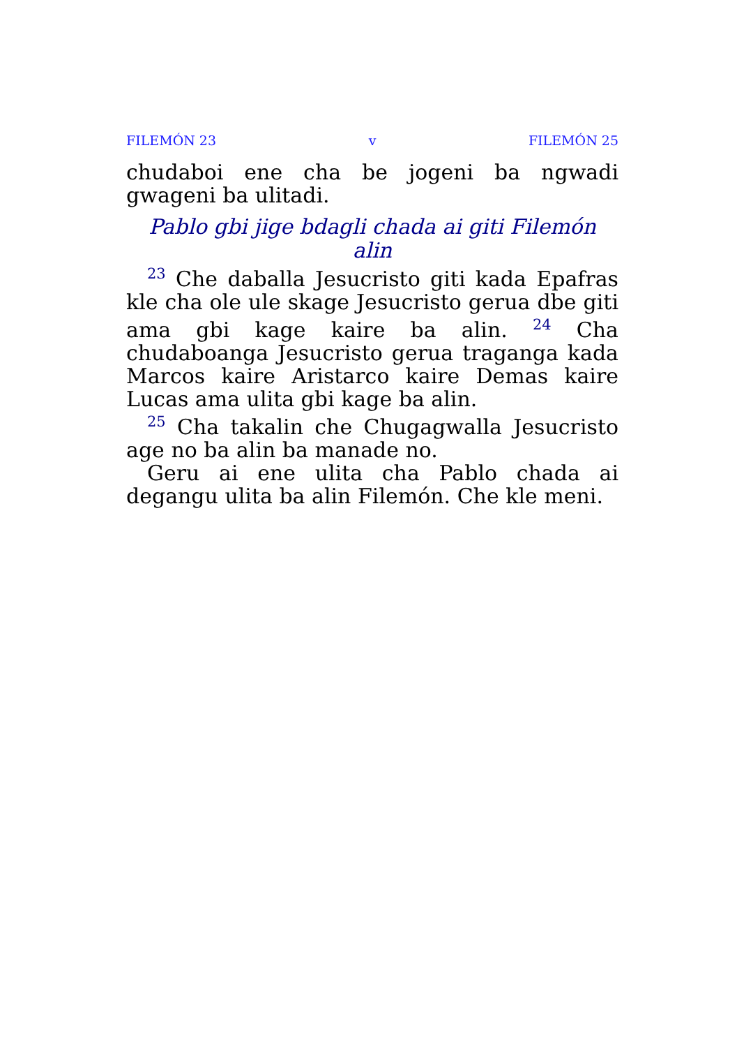FILEMÓN 23 v FILEMÓN 25
chudaboi ene cha be jogeni ba ngwadi gwageni ba ulitadi.
Pablo gbi jige bdagli chada ai giti Filemón alin
<sup>23</sup> Che daballa Jesucristo giti kada Epafras kle cha ole ule skage Jesucristo gerua dbe giti ama gbi kage kaire ba alin. <sup>24</sup> Cha chudaboanga Jesucristo gerua traganga kada Marcos kaire Aristarco kaire Demas kaire Lucas ama ulita gbi kage ba alin.
<sup>25</sup> Cha takalin che Chugagwalla Jesucristo age no ba alin ba manade no.
Geru ai ene ulita cha Pablo chada ai degangu ulita ba alin Filemón. Che kle meni.